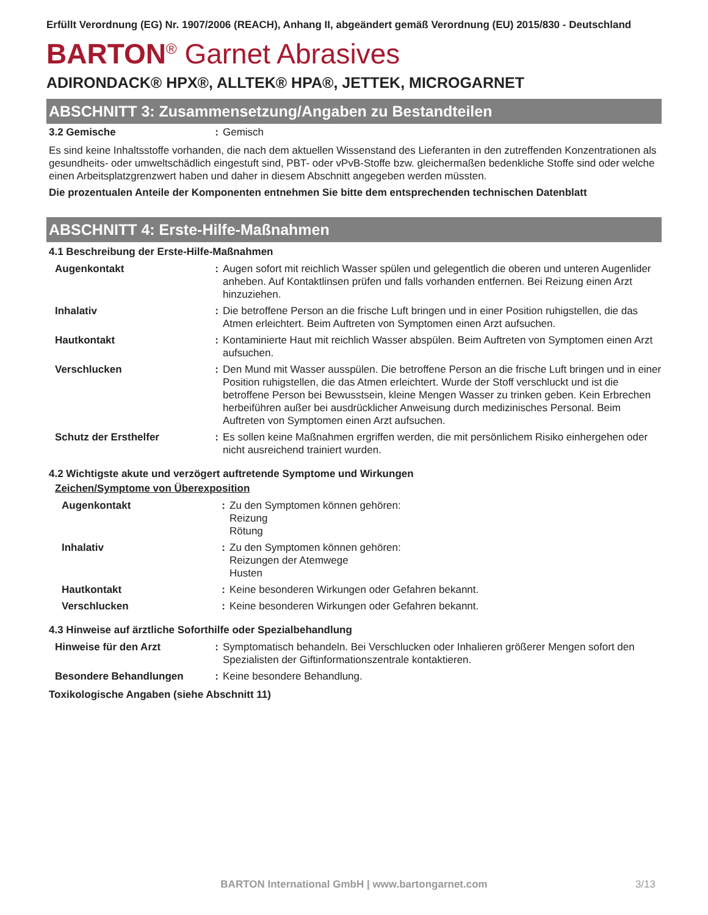Erfüllt Verordnung (EG) Nr. 1907/2006 (REACH), Anhang II, abgeändert gemäß Verordnung (EU) 2015/830 - Deutschland
BARTON<sup>®</sup> Garnet Abrasives
ADIRONDACK® HPX®, ALLTEK® HPA®, JETTEK, MICROGARNET
ABSCHNITT 3: Zusammensetzung/Angaben zu Bestandteilen
| 3.2 Gemische | : | Gemisch |
Es sind keine Inhaltsstoffe vorhanden, die nach dem aktuellen Wissenstand des Lieferanten in den zutreffenden Konzentrationen als gesundheits- oder umweltschädlich eingestuft sind, PBT- oder vPvB-Stoffe bzw. gleichermaßen bedenkliche Stoffe sind oder welche einen Arbeitsplatzgrenzwert haben und daher in diesem Abschnitt angegeben werden müssten.
Die prozentualen Anteile der Komponenten entnehmen Sie bitte dem entsprechenden technischen Datenblatt
ABSCHNITT 4: Erste-Hilfe-Maßnahmen
4.1 Beschreibung der Erste-Hilfe-Maßnahmen
| Augenkontakt | : | Augen sofort mit reichlich Wasser spülen und gelegentlich die oberen und unteren Augenlider anheben. Auf Kontaktlinsen prüfen und falls vorhanden entfernen. Bei Reizung einen Arzt hinzuziehen. |
| Inhalativ | : | Die betroffene Person an die frische Luft bringen und in einer Position ruhigstellen, die das Atmen erleichtert. Beim Auftreten von Symptomen einen Arzt aufsuchen. |
| Hautkontakt | : | Kontaminierte Haut mit reichlich Wasser abspülen. Beim Auftreten von Symptomen einen Arzt aufsuchen. |
| Verschlucken | : | Den Mund mit Wasser ausspülen. Die betroffene Person an die frische Luft bringen und in einer Position ruhigstellen, die das Atmen erleichtert. Wurde der Stoff verschluckt und ist die betroffene Person bei Bewusstsein, kleine Mengen Wasser zu trinken geben. Kein Erbrechen herbeiführen außer bei ausdrücklicher Anweisung durch medizinisches Personal. Beim Auftreten von Symptomen einen Arzt aufsuchen. |
| Schutz der Ersthelfer | : | Es sollen keine Maßnahmen ergriffen werden, die mit persönlichem Risiko einhergehen oder nicht ausreichend trainiert wurden. |
4.2 Wichtigste akute und verzögert auftretende Symptome und Wirkungen
Zeichen/Symptome von Überexposition
| Augenkontakt | : | Zu den Symptomen können gehören: Reizung Rötung |
| Inhalativ | : | Zu den Symptomen können gehören: Reizungen der Atemwege Husten |
| Hautkontakt | : | Keine besonderen Wirkungen oder Gefahren bekannt. |
| Verschlucken | : | Keine besonderen Wirkungen oder Gefahren bekannt. |
4.3 Hinweise auf ärztliche Soforthilfe oder Spezialbehandlung
| Hinweise für den Arzt | : | Symptomatisch behandeln. Bei Verschlucken oder Inhalieren größerer Mengen sofort den Spezialisten der Giftinformationszentrale kontaktieren. |
| Besondere Behandlungen | : | Keine besondere Behandlung. |
Toxikologische Angaben (siehe Abschnitt 11)
BARTON International GmbH | www.bartongarnet.com 3/13